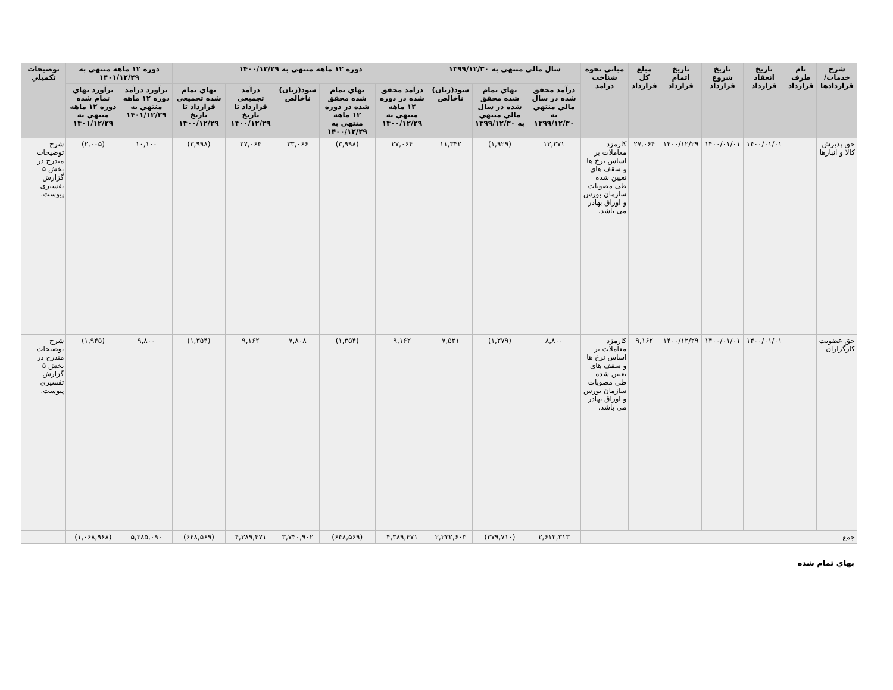| شرح خدمات/ قراردادها | نام طرف قرارداد | تاريخ انعقاد قرارداد | تاريخ شروع قرارداد | تاريخ اتمام قرارداد | مبلغ کل قرارداد | مباني نحوه شناخت درآمد | سال مالي منتهي به ۱۳۹۹/۱۲/۳۰ | | | دوره ۱۲ ماهه منتهي به ۱۴۰۰/۱۲/۲۹ | | | | | دوره ۱۲ ماهه منتهي به ۱۴۰۱/۱۲/۲۹ | | توضيحات تکميلي |
| --- | --- | --- | --- | --- | --- | --- | --- | --- | --- | --- | --- | --- | --- | --- | --- | --- | --- |
| | | | | | | | درآمد محقق شده در سال مالي منتهي به ۱۳۹۹/۱۲/۳۰ | بهاي تمام شده محقق شده در سال مالي منتهي به ۱۳۹۹/۱۲/۳۰ | سود(زيان) ناخالص | درآمد محقق شده در دوره ۱۲ ماهه منتهي به ۱۴۰۰/۱۲/۲۹ | بهاي تمام شده محقق شده در دوره ۱۲ ماهه منتهي به ۱۴۰۰/۱۲/۲۹ | سود(زيان) ناخالص | درآمد تجميعي قرارداد تا تاريخ ۱۴۰۰/۱۲/۲۹ | بهاي تمام شده تجميعي قرارداد تا تاريخ ۱۴۰۰/۱۲/۲۹ | برآورد درآمد دوره ۱۲ ماهه منتهي به ۱۴۰۱/۱۲/۲۹ | برآورد بهاي تمام شده دوره ۱۲ ماهه منتهي به ۱۴۰۱/۱۲/۲۹ | |
| حق پذيرش کالا و انبارها | | ۱۴۰۰/۰۱/۰۱ | ۱۴۰۰/۰۱/۰۱ | ۱۴۰۰/۱۲/۲۹ | ۲۷,۰۶۴ | کارمزد معاملات بر اساس نرخ ها و سقف های تعيين شده طی مصوبات سازمان بورس و اوراق بهادر می باشد. | ۱۳,۲۷۱ | (۱,۹۲۹) | ۱۱,۳۴۲ | ۲۷,۰۶۴ | (۳,۹۹۸) | ۲۳,۰۶۶ | ۲۷,۰۶۴ | (۳,۹۹۸) | ۱۰,۱۰۰ | (۲,۰۰۵) | شرح توضيحات مندرج در بخش ۵ گزارش تفسيری پيوست. |
| حق عضويت کارگزاران | | ۱۴۰۰/۰۱/۰۱ | ۱۴۰۰/۰۱/۰۱ | ۱۴۰۰/۱۲/۲۹ | ۹,۱۶۲ | کارمزد معاملات بر اساس نرخ ها و سقف های تعيين شده طی مصوبات سازمان بورس و اوراق بهادر می باشد. | ۸,۸۰۰ | (۱,۲۷۹) | ۷,۵۲۱ | ۹,۱۶۲ | (۱,۳۵۴) | ۷,۸۰۸ | ۹,۱۶۲ | (۱,۳۵۴) | ۹,۸۰۰ | (۱,۹۴۵) | شرح توضيحات مندرج در بخش ۵ گزارش تفسيری پيوست. |
| جمع | | | | | | | ۲,۶۱۲,۳۱۳ | (۳۷۹,۷۱۰) | ۲,۲۳۲,۶۰۳ | ۴,۳۸۹,۴۷۱ | (۶۴۸,۵۶۹) | ۳,۷۴۰,۹۰۲ | ۴,۳۸۹,۴۷۱ | (۶۴۸,۵۶۹) | ۵,۳۸۵,۰۹۰ | (۱,۰۶۸,۹۶۸) | |
بهاي تمام شده